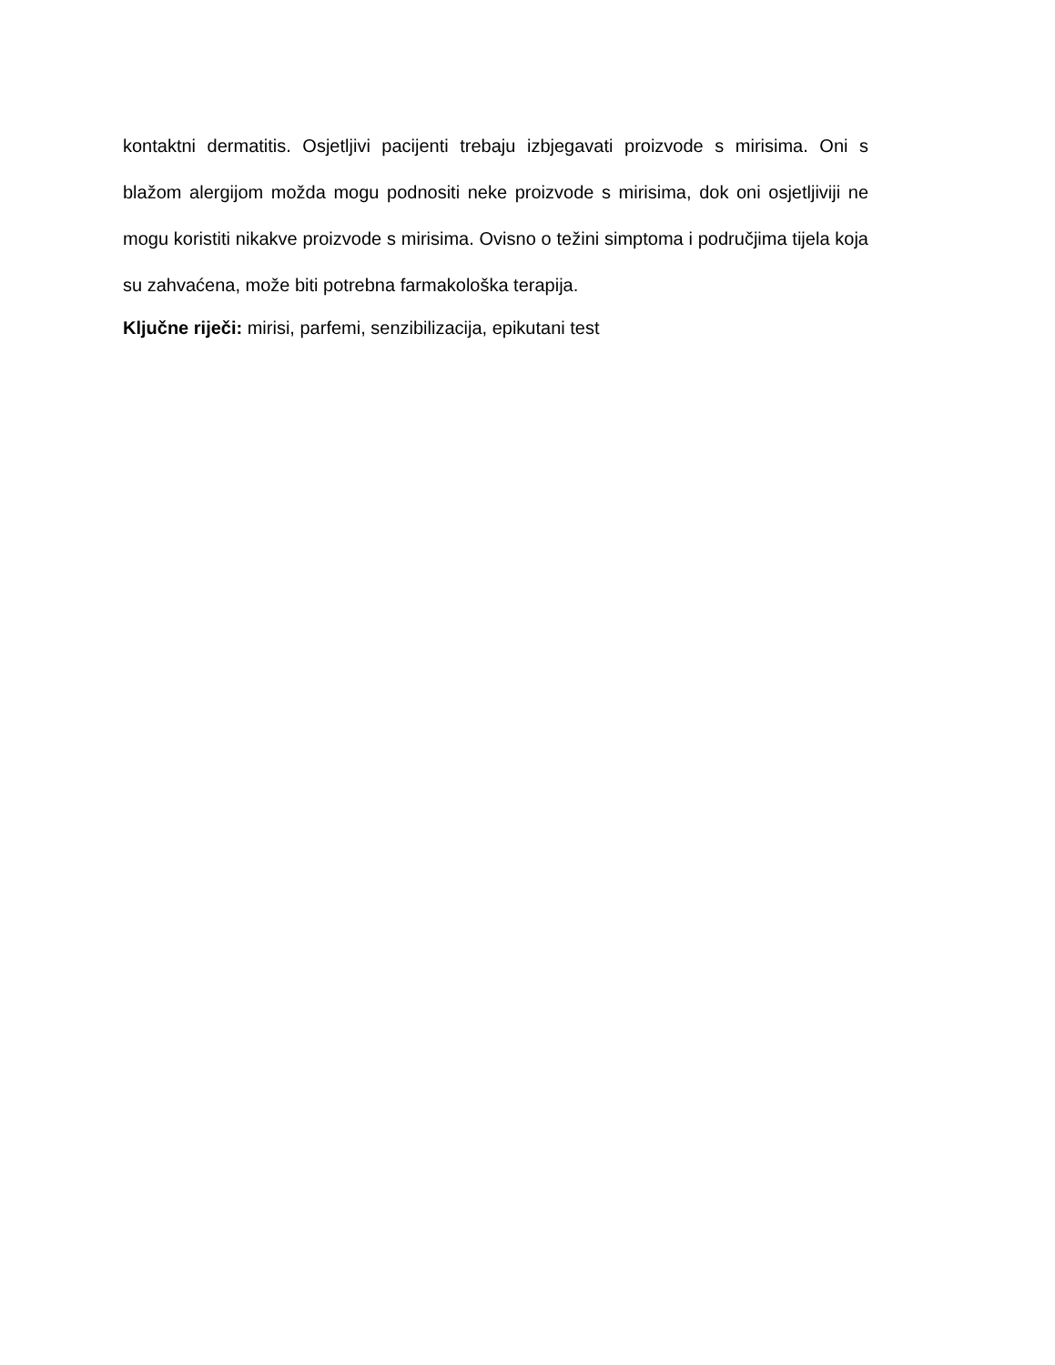kontaktni dermatitis. Osjetljivi pacijenti trebaju izbjegavati proizvode s mirisima. Oni s blažom alergijom možda mogu podnositi neke proizvode s mirisima, dok oni osjetljiviji ne mogu koristiti nikakve proizvode s mirisima. Ovisno o težini simptoma i područjima tijela koja su zahvaćena, može biti potrebna farmakološka terapija.
Ključne riječi: mirisi, parfemi, senzibilizacija, epikutani test